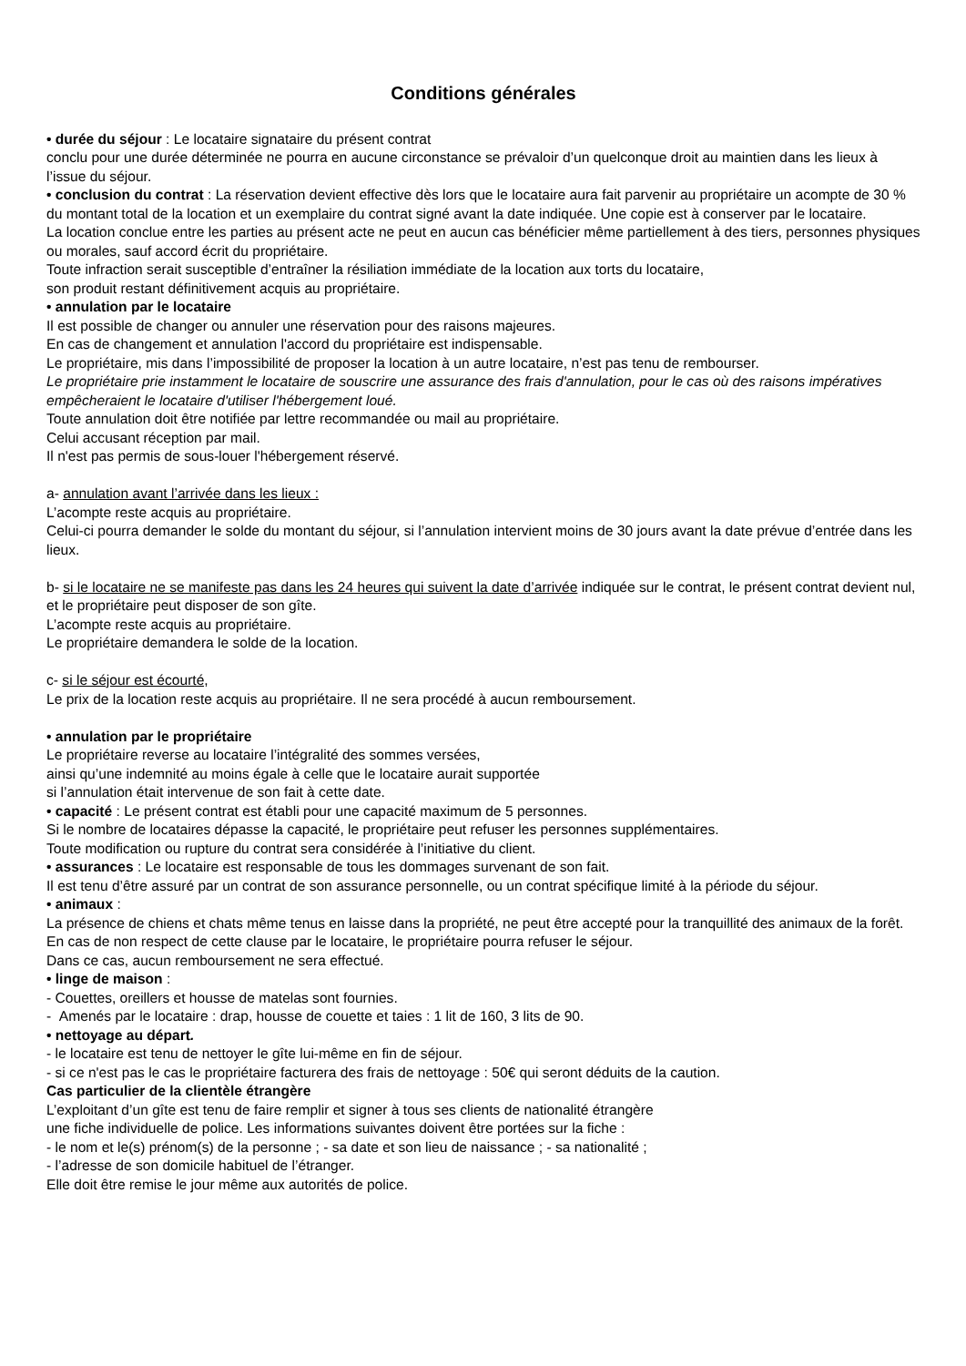Conditions générales
• durée du séjour : Le locataire signataire du présent contrat
conclu pour une durée déterminée ne pourra en aucune circonstance se prévaloir d’un quelconque droit au maintien dans les lieux à l’issue du séjour.
• conclusion du contrat : La réservation devient effective dès lors que le locataire aura fait parvenir au propriétaire un acompte de 30 % du montant total de la location et un exemplaire du contrat signé avant la date indiquée. Une copie est à conserver par le locataire.
La location conclue entre les parties au présent acte ne peut en aucun cas bénéficier même partiellement à des tiers, personnes physiques ou morales, sauf accord écrit du propriétaire.
Toute infraction serait susceptible d’entraîner la résiliation immédiate de la location aux torts du locataire,
son produit restant définitivement acquis au propriétaire.
• annulation par le locataire
Il est possible de changer ou annuler une réservation pour des raisons majeures.
En cas de changement et annulation l'accord du propriétaire est indispensable.
Le propriétaire, mis dans l’impossibilité de proposer la location à un autre locataire, n’est pas tenu de rembourser.
Le propriétaire prie instamment le locataire de souscrire une assurance des frais d'annulation, pour le cas où des raisons impératives empêcheraient le locataire d'utiliser l'hébergement loué.
Toute annulation doit être notifiée par lettre recommandée ou mail au propriétaire.
Celui accusant réception par mail.
Il n'est pas permis de sous-louer l'hébergement réservé.
a- annulation avant l’arrivée dans les lieux :
L’acompte reste acquis au propriétaire.
Celui-ci pourra demander le solde du montant du séjour, si l’annulation intervient moins de 30 jours avant la date prévue d’entrée dans les lieux.
b- si le locataire ne se manifeste pas dans les 24 heures qui suivent la date d’arrivée indiquée sur le contrat, le présent contrat devient nul, et le propriétaire peut disposer de son gîte.
L’acompte reste acquis au propriétaire.
Le propriétaire demandera le solde de la location.
c- si le séjour est écourté,
Le prix de la location reste acquis au propriétaire. Il ne sera procédé à aucun remboursement.
• annulation par le propriétaire
Le propriétaire reverse au locataire l’intégralité des sommes versées,
ainsi qu’une indemnité au moins égale à celle que le locataire aurait supportée
si l’annulation était intervenue de son fait à cette date.
• capacité : Le présent contrat est établi pour une capacité maximum de 5 personnes.
Si le nombre de locataires dépasse la capacité, le propriétaire peut refuser les personnes supplémentaires.
Toute modification ou rupture du contrat sera considérée à l’initiative du client.
• assurances : Le locataire est responsable de tous les dommages survenant de son fait.
Il est tenu d’être assuré par un contrat de son assurance personnelle, ou un contrat spécifique limité à la période du séjour.
• animaux :
La présence de chiens et chats même tenus en laisse dans la propriété, ne peut être accepté pour la tranquillité des animaux de la forêt.
En cas de non respect de cette clause par le locataire, le propriétaire pourra refuser le séjour.
Dans ce cas, aucun remboursement ne sera effectué.
• linge de maison :
- Couettes, oreillers et housse de matelas sont fournies.
- Amenés par le locataire : drap, housse de couette et taies : 1 lit de 160, 3 lits de 90.
• nettoyage au départ.
- le locataire est tenu de nettoyer le gîte lui-même en fin de séjour.
- si ce n'est pas le cas le propriétaire facturera des frais de nettoyage : 50€ qui seront déduits de la caution.
Cas particulier de la clientèle étrangère
L’exploitant d’un gîte est tenu de faire remplir et signer à tous ses clients de nationalité étrangère
une fiche individuelle de police. Les informations suivantes doivent être portées sur la fiche :
- le nom et le(s) prénom(s) de la personne ; - sa date et son lieu de naissance ; - sa nationalité ;
- l’adresse de son domicile habituel de l’étranger.
Elle doit être remise le jour même aux autorités de police.